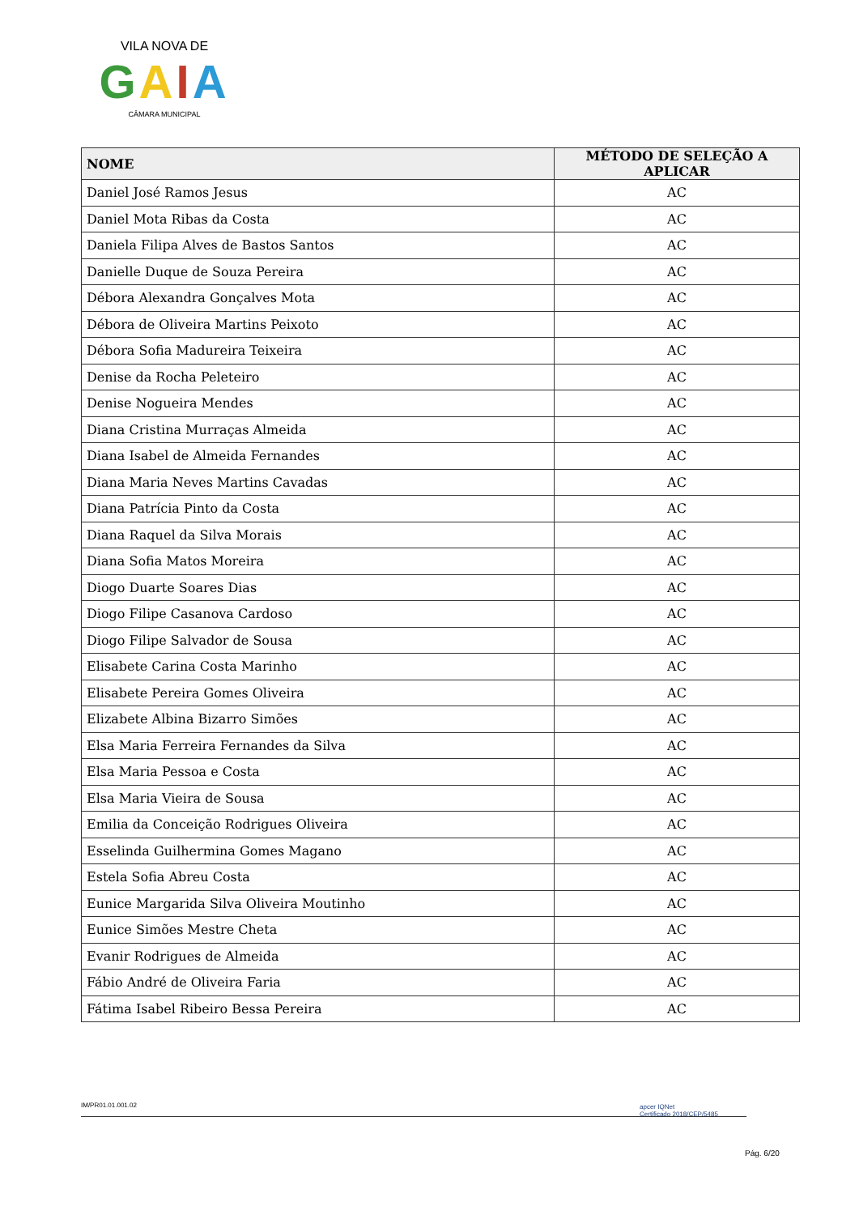VILA NOVA DE
GAIA
CÂMARA MUNICIPAL
| NOME | MÉTODO DE SELEÇÃO A APLICAR |
| --- | --- |
| Daniel José Ramos Jesus | AC |
| Daniel Mota Ribas da Costa | AC |
| Daniela Filipa Alves de Bastos Santos | AC |
| Danielle Duque de Souza Pereira | AC |
| Débora Alexandra Gonçalves Mota | AC |
| Débora de Oliveira Martins Peixoto | AC |
| Débora Sofia Madureira Teixeira | AC |
| Denise da Rocha Peleteiro | AC |
| Denise Nogueira Mendes | AC |
| Diana Cristina Murraças Almeida | AC |
| Diana Isabel de Almeida Fernandes | AC |
| Diana Maria Neves Martins Cavadas | AC |
| Diana Patrícia Pinto da Costa | AC |
| Diana Raquel da Silva Morais | AC |
| Diana Sofia Matos Moreira | AC |
| Diogo Duarte Soares Dias | AC |
| Diogo Filipe Casanova Cardoso | AC |
| Diogo Filipe Salvador de Sousa | AC |
| Elisabete Carina Costa Marinho | AC |
| Elisabete Pereira Gomes Oliveira | AC |
| Elizabete Albina Bizarro Simões | AC |
| Elsa Maria Ferreira Fernandes da Silva | AC |
| Elsa Maria Pessoa e Costa | AC |
| Elsa Maria Vieira de Sousa | AC |
| Emilia da Conceição Rodrigues Oliveira | AC |
| Esselinda Guilhermina Gomes Magano | AC |
| Estela Sofia Abreu Costa | AC |
| Eunice Margarida Silva Oliveira Moutinho | AC |
| Eunice Simões Mestre Cheta | AC |
| Evanir Rodrigues de Almeida | AC |
| Fábio André de Oliveira Faria | AC |
| Fátima Isabel Ribeiro Bessa Pereira | AC |
IM/PR01.01.001.02
apcer IQNet
Certificado 2018/CEP/5485
Pág. 6/20